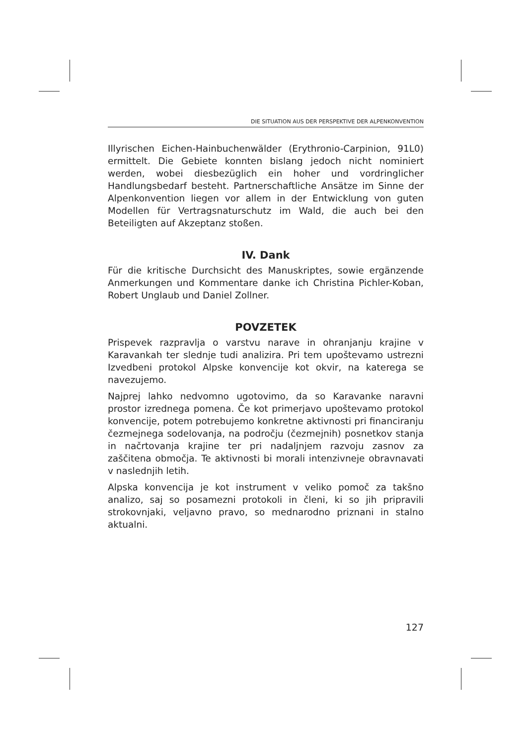DIE SITUATION AUS DER PERSPEKTIVE DER ALPENKONVENTION
Illyrischen Eichen-Hainbuchenwälder (Erythronio-Carpinion, 91L0) ermittelt. Die Gebiete konnten bislang jedoch nicht nominiert werden, wobei diesbezüglich ein hoher und vordringlicher Handlungsbedarf besteht. Partnerschaftliche Ansätze im Sinne der Alpenkonvention liegen vor allem in der Entwicklung von guten Modellen für Vertragsnaturschutz im Wald, die auch bei den Beteiligten auf Akzeptanz stoßen.
IV. Dank
Für die kritische Durchsicht des Manuskriptes, sowie ergänzende Anmerkungen und Kommentare danke ich Christina Pichler-Koban, Robert Unglaub und Daniel Zollner.
POVZETEK
Prispevek razpravlja o varstvu narave in ohranjanju krajine v Karavankah ter slednje tudi analizira. Pri tem upoštevamo ustrezni Izvedbeni protokol Alpske konvencije kot okvir, na katerega se navezujemo.
Najprej lahko nedvomno ugotovimo, da so Karavanke naravni prostor izrednega pomena. Če kot primerjavo upoštevamo protokol konvencije, potem potrebujemo konkretne aktivnosti pri financiranju čezmejnega sodelovanja, na področju (čezmejnih) posnetkov stanja in načrtovanja krajine ter pri nadaljnjem razvoju zasnov za zaščitena območja. Te aktivnosti bi morali intenzivneje obravnavati v naslednjih letih.
Alpska konvencija je kot instrument v veliko pomoč za takšno analizo, saj so posamezni protokoli in členi, ki so jih pripravili strokovnjaki, veljavno pravo, so mednarodno priznani in stalno aktualni.
127